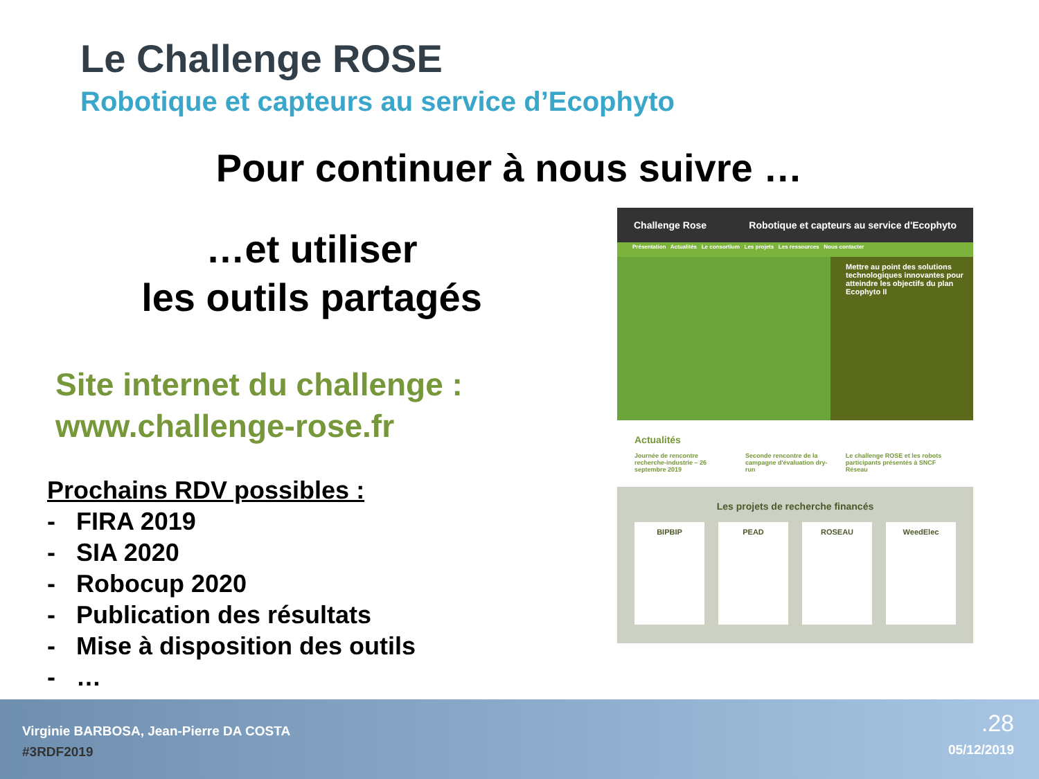Le Challenge ROSE
Robotique et capteurs au service d’Ecophyto
Pour continuer à nous suivre …
…et utiliser
les outils partagés
Site internet du challenge :
www.challenge-rose.fr
Prochains RDV possibles :
- FIRA 2019
- SIA 2020
- Robocup 2020
- Publication des résultats
- Mise à disposition des outils
- …
Challenge Rose Robotique et capteurs au service d'Ecophyto
Présentation Actualités Le consortium Les projets Les ressources Nous contacter
Mettre au point des solutions technologiques innovantes pour atteindre les objectifs du plan Ecophyto II
Actualités
Journée de rencontre recherche-industrie – 26 septembre 2019
Seconde rencontre de la campagne d'évaluation dry-run
Le challenge ROSE et les robots participants présentés à SNCF Réseau
Les projets de recherche financés
BIPBIP PEAD ROSEAU WeedElec
Virginie BARBOSA, Jean-Pierre DA COSTA
#3RDF2019
.28
05/12/2019